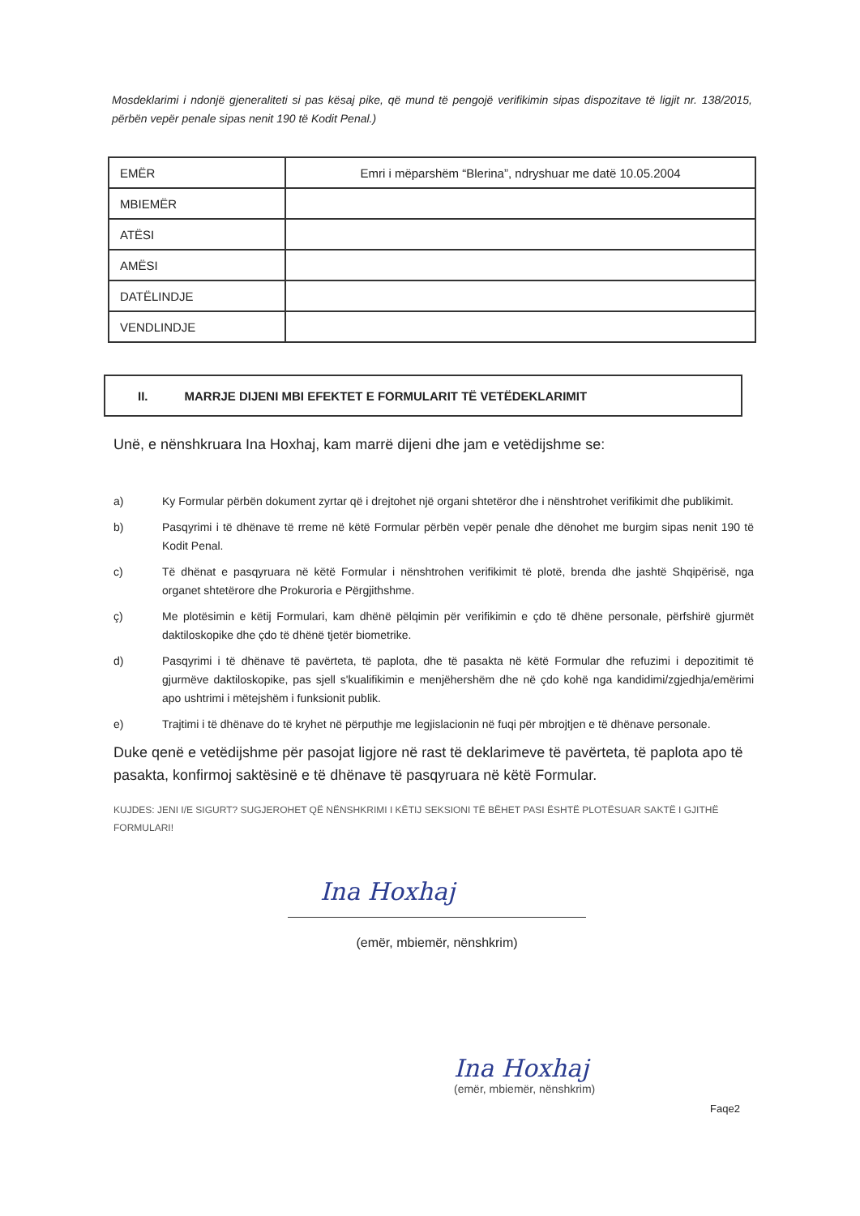Mosdeklarimi i ndonjë gjeneraliteti si pas kësaj pike, që mund të pengojë verifikimin sipas dispozitave të ligjit nr. 138/2015, përbën vepër penale sipas nenit 190 të Kodit Penal.)
| EMËR | Emri i mëparshëm “Blerina”, ndryshuar me datë 10.05.2004 |
| MBIEMËR | |
| ATËSI | |
| AMËSI | |
| DATËLINDJE | |
| VENDLINDJE | |
II. MARRJE DIJENI MBI EFEKTET E FORMULARIT TË VETËDEKLARIMIT
Unë, e nënshkruara Ina Hoxhaj, kam marrë dijeni dhe jam e vetëdijshme se:
a) Ky Formular përbën dokument zyrtar që i drejtohet një organi shtetëror dhe i nënshtrohet verifikimit dhe publikimit.
b) Pasqyrimi i të dhënave të rreme në këtë Formular përbën vepër penale dhe dënohet me burgim sipas nenit 190 të Kodit Penal.
c) Të dhënat e pasqyruara në këtë Formular i nënshtrohen verifikimit të plotë, brenda dhe jashtë Shqipërisë, nga organet shtetërore dhe Prokuroria e Përgjithshme.
ç) Me plotësimin e këtij Formulari, kam dhënë pëlqimin për verifikimin e çdo të dhëne personale, përfshirë gjurmët daktiloskopike dhe çdo të dhënë tjetër biometrike.
d) Pasqyrimi i të dhënave të pavërteta, të paplota, dhe të pasakta në këtë Formular dhe refuzimi i depozitimit të gjurmëve daktiloskopike, pas sjell s'kualifikimin e menjëhershëm dhe në çdo kohë nga kandidimi/zgjedhja/emërimi apo ushtrimi i mëtejshëm i funksionit publik.
e) Trajtimi i të dhënave do të kryhet në përputhje me legjislacionin në fuqi për mbrojtjen e të dhënave personale.
Duke qenë e vetëdijshme për pasojat ligjore në rast të deklarimeve të pavërteta, të paplota apo të pasakta, konfirmoj saktësinë e të dhënave të pasqyruara në këtë Formular.
KUJDES: JENI I/E SIGURT? SUGJEROHET QË NËNSHKRIMI I KËTIJ SEKSIONI TË BËHET PASI ËSHTË PLOTËSUAR SAKTË I GJITHË FORMULARI!
Ina Hoxhaj
(emër, mbiemër, nënshkrim)
Ina Hoxhaj
(emër, mbiemër, nënshkrim)
Faqe2